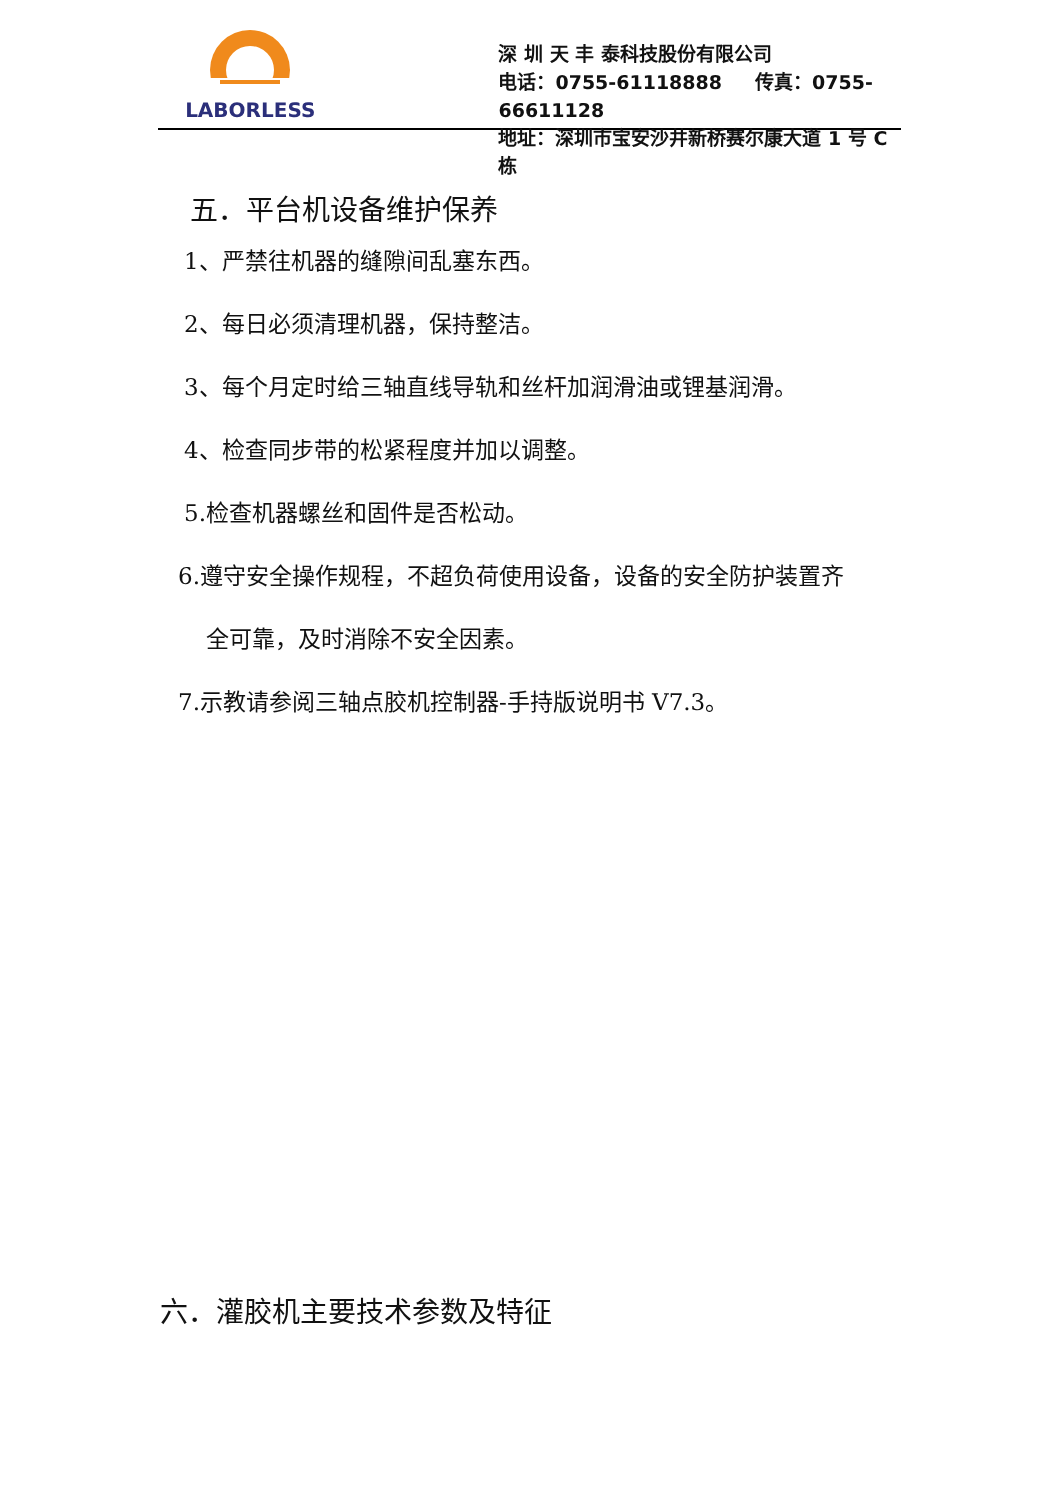LABORLESS
深 圳 天 丰 泰科技股份有限公司
电话：0755-61118888 传真：0755-66611128
地址：深圳市宝安沙井新桥赛尔康大道 1 号 C 栋
五．平台机设备维护保养
1、严禁往机器的缝隙间乱塞东西。
2、每日必须清理机器，保持整洁。
3、每个月定时给三轴直线导轨和丝杆加润滑油或锂基润滑。
4、检查同步带的松紧程度并加以调整。
5.检查机器螺丝和固件是否松动。
6.遵守安全操作规程，不超负荷使用设备，设备的安全防护装置齐
全可靠，及时消除不安全因素。
7.示教请参阅三轴点胶机控制器-手持版说明书 V7.3。
六．灌胶机主要技术参数及特征